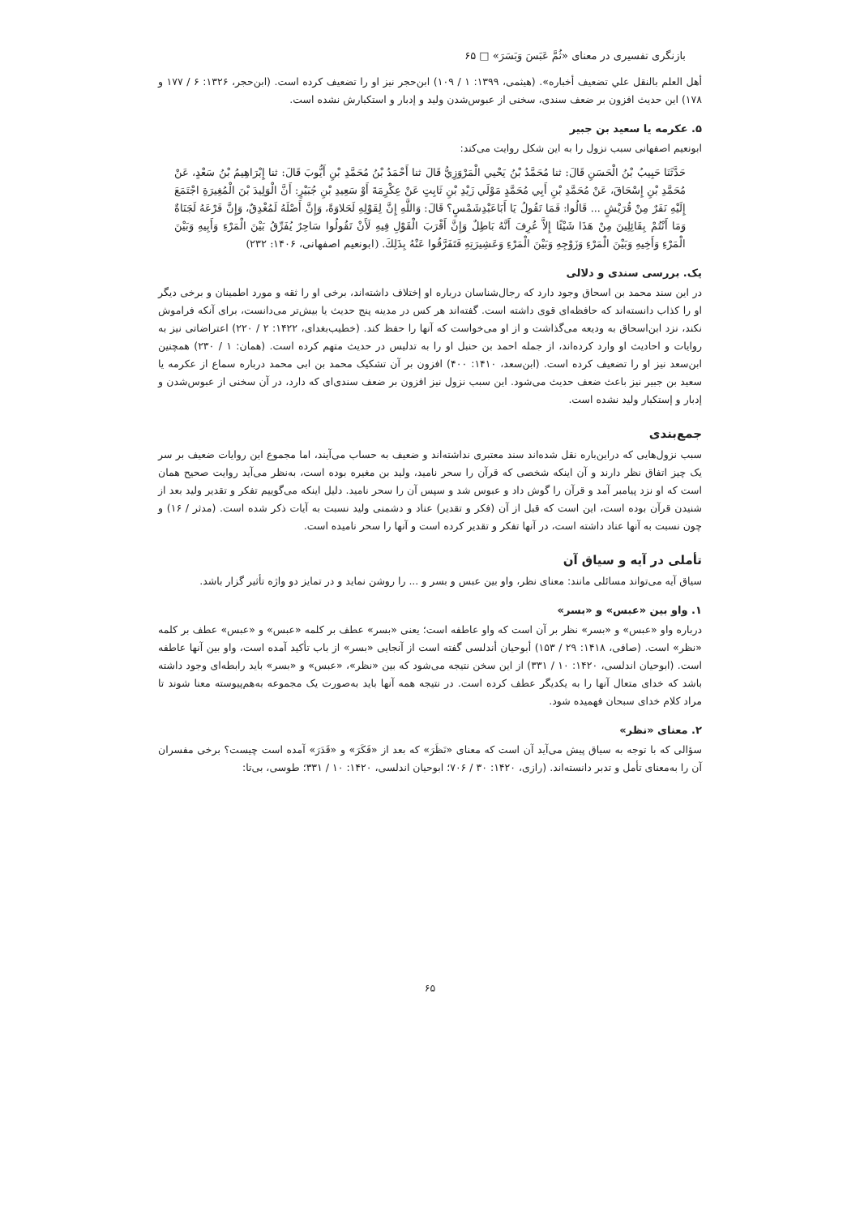بازنگری تفسیری در معنای «ثُمَّ عَبَسَ وَبَسَرَ» □ ۶۵
أهل العلم بالنقل علي تضعيف أخباره». (هیثمی، ۱۳۹۹: ۱ / ۱۰۹) ابن‌حجر نیز او را تضعیف کرده است. (ابن‌حجر، ۱۳۲۶: ۶ / ۱۷۷ و ۱۷۸) این حدیث افزون بر ضعف سندی، سخنی از عبوس‌شدن ولید و إدبار و استکبارش نشده است.
۵. عکرمه یا سعید بن جبیر
ابونعیم اصفهانی سبب نزول را به این شکل روایت می‌کند:
حَدَّثَنَا حَبِيبُ بْنُ الْحَسَنِ قَالَ: ثنا مُحَمَّدُ بْنُ يَحْيي الْمَرْوَزِيُّ قَالَ ثنا أَحْمَدُ بْنُ مُحَمَّدِ بْنِ أَيُّوبَ قَالَ: ثنا إِبْرَاهِيمُ بْنُ سَعْدٍ، عَنْ مُحَمَّدِ بْنِ إِسْحَاقَ، عَنْ مُحَمَّدِ بْنِ أَبِي مُحَمَّدٍ مَوْلَي زَيْدِ بْنِ ثَابِتٍ عَنْ عِكْرِمَةَ أَوْ سَعِيدِ بْنِ جُبَيْرٍ: أَنَّ الْوَلِيدَ بْنَ الْمُغِيرَةِ اجْتَمَعَ إِلَيْهِ نَفَرٌ مِنْ قُرَيْشٍ ... قَالُوا: فَمَا تَقُولُ يَا أَبَاعَبْدِشَمْسٍ؟ قَالَ: وَاللَّهِ إِنَّ لِقَوْلِهِ لَحَلاوَةً، وَإِنَّ أَصْلَهُ لَمُغْدِقٌ، وَإِنَّ فَرْعَهُ لَجَنَاةٌ وَمَا أَنْتُمْ بِقَائِلِينَ مِنْ هَذَا شَيْئًا إِلاَّ عُرِفَ أَنَّهُ بَاطِلٌ وَإِنَّ أَقْرَبَ الْقَوْلِ فِيهِ لَأَنْ تَقُولُوا سَاحِرٌ يُفَرِّقُ بَيْنَ الْمَرْءِ وَأَبِيهِ وَبَيْنَ الْمَرْءِ وَأَخِيهِ وَبَيْنَ الْمَرْءِ وَزَوْجِهِ وَبَيْنَ الْمَرْءِ وَعَشِيرَتِهِ فَتَفَرَّقُوا عَنْهُ بِذَلِكَ. (ابونعیم اصفهانی، ۱۴۰۶: ۲۳۲)
یک. بررسی سندی و دلالی
در این سند محمد بن اسحاق وجود دارد که رجال‌شناسان درباره او إختلاف داشته‌اند، برخی او را ثقه و مورد اطمینان و برخی دیگر او را کذاب دانسته‌اند که حافظه‌ای قوی داشته است. گفته‌اند هر کس در مدینه پنج حدیث یا بیش‌تر می‌دانست، برای آنکه فراموش نکند، نزد ابن‌اسحاق به ودیعه می‌گذاشت و از او می‌خواست که آنها را حفظ کند. (خطیب‌بغدای، ۱۴۲۲: ۲ / ۲۲۰) اعتراضاتی نیز به روایات و احادیث او وارد کرده‌اند، از جمله احمد بن حنبل او را به تدلیس در حدیث متهم کرده است. (همان: ۱ / ۲۳۰) همچنین ابن‌سعد نیز او را تضعیف کرده است. (ابن‌سعد، ۱۴۱۰: ۴۰۰) افزون بر آن تشکیک محمد بن ابی محمد درباره سماع از عکرمه یا سعید بن جبیر نیز باعث ضعف حدیث می‌شود. این سبب نزول نیز افزون بر ضعف سندی‌ای که دارد، در آن سخنی از عبوس‌شدن و إدبار و إستکبار ولید نشده است.
جمع‌بندی
سبب نزول‌هایی که دراین‌باره نقل شده‌اند سند معتبری نداشته‌اند و ضعیف به حساب می‌آیند، اما مجموع این روایات ضعیف بر سر یک چیز اتفاق نظر دارند و آن اینکه شخصی که قرآن را سحر نامید، ولید بن مغیره بوده است، به‌نظر می‌آید روایت صحیح همان است که او نزد پیامبر آمد و قرآن را گوش داد و عبوس شد و سپس آن را سحر نامید. دلیل اینکه می‌گوییم تفکر و تقدیر ولید بعد از شنیدن قرآن بوده است، این است که قبل از آن (فکر و تقدیر) عناد و دشمنی ولید نسبت به آیات ذکر شده است. (مدثر / ۱۶) و چون نسبت به آنها عناد داشته است، در آنها تفکر و تقدیر کرده است و آنها را سحر نامیده است.
تأملی در آیه و سیاق آن
سیاق آیه می‌تواند مسائلی مانند: معنای نظر، واو بین عبس و بسر و ... را روشن نماید و در تمایز دو واژه تأثیر گزار باشد.
۱. واو بین «عبس» و «بسر»
درباره واو «عبس» و «بسر» نظر بر آن است که واو عاطفه است؛ یعنی «بسر» عطف بر کلمه «عبس» و «عبس» عطف بر کلمه «نظر» است. (صافی، ۱۴۱۸: ۲۹ / ۱۵۳) أبوحیان أندلسی گفته است از آنجایی «بسر» از باب تأکید آمده است، واو بین آنها عاطفه است. (ابوحیان اندلسی، ۱۴۲۰: ۱۰ / ۳۳۱) از این سخن نتیجه می‌شود که بین «نظر»، «عبس» و «بسر» باید رابطه‌ای وجود داشته باشد که خدای متعال آنها را به یکدیگر عطف کرده است. در نتیجه همه آنها باید به‌صورت یک مجموعه به‌هم‌پیوسته معنا شوند تا مراد کلام خدای سبحان فهمیده شود.
۲. معنای «نظر»
سؤالی که با توجه به سیاق پیش می‌آید آن است که معنای «نَظَرَ» که بعد از «فَكَرَ» و «قَدَرَ» آمده است چیست؟ برخی مفسران آن را به‌معنای تأمل و تدبر دانسته‌اند. (رازی، ۱۴۲۰: ۳۰ / ۷۰۶؛ ابوحیان اندلسی، ۱۴۲۰: ۱۰ / ۳۳۱؛ طوسی، بی‌تا:
۶۵